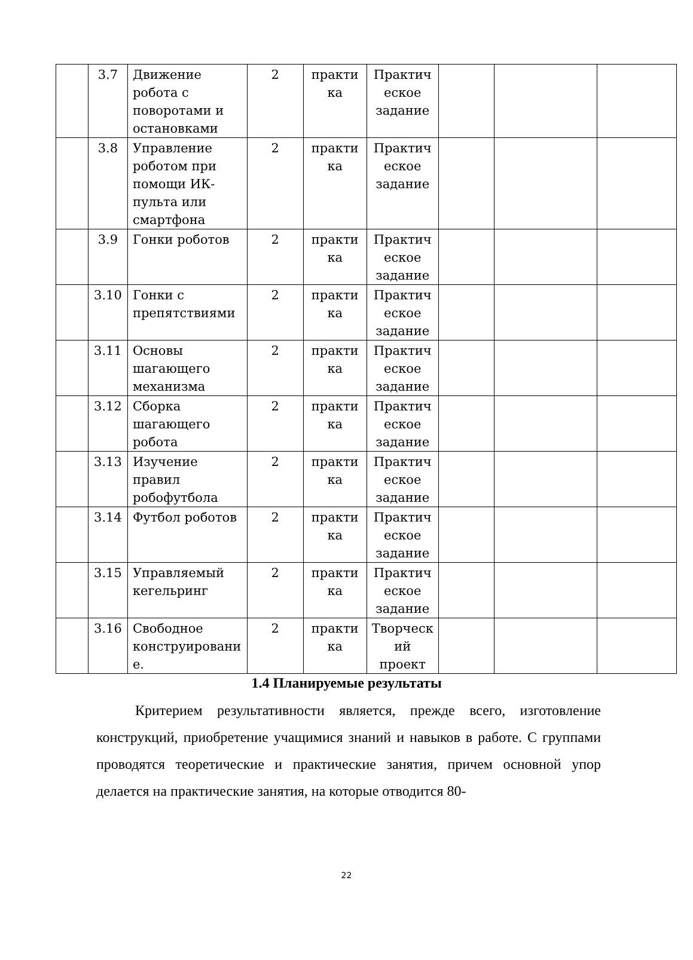| | 3.7 | Движение робота с поворотами и остановками | 2 | практи ка | Практич еское задание | | | |
| | 3.8 | Управление роботом при помощи ИК-пульта или смартфона | 2 | практи ка | Практич еское задание | | | |
| | 3.9 | Гонки роботов | 2 | практи ка | Практич еское задание | | | |
| | 3.10 | Гонки с препятствиями | 2 | практи ка | Практич еское задание | | | |
| | 3.11 | Основы шагающего механизма | 2 | практи ка | Практич еское задание | | | |
| | 3.12 | Сборка шагающего робота | 2 | практи ка | Практич еское задание | | | |
| | 3.13 | Изучение правил робофутбола | 2 | практи ка | Практич еское задание | | | |
| | 3.14 | Футбол роботов | 2 | практи ка | Практич еское задание | | | |
| | 3.15 | Управляемый кегельринг | 2 | практи ка | Практич еское задание | | | |
| | 3.16 | Свободное конструировани е. | 2 | практи ка | Творческ ий проект | | | |
1.4 Планируемые результаты
Критерием результативности является, прежде всего, изготовление конструкций, приобретение учащимися знаний и навыков в работе. С группами проводятся теоретические и практические занятия, причем основной упор делается на практические занятия, на которые отводится 80-
22